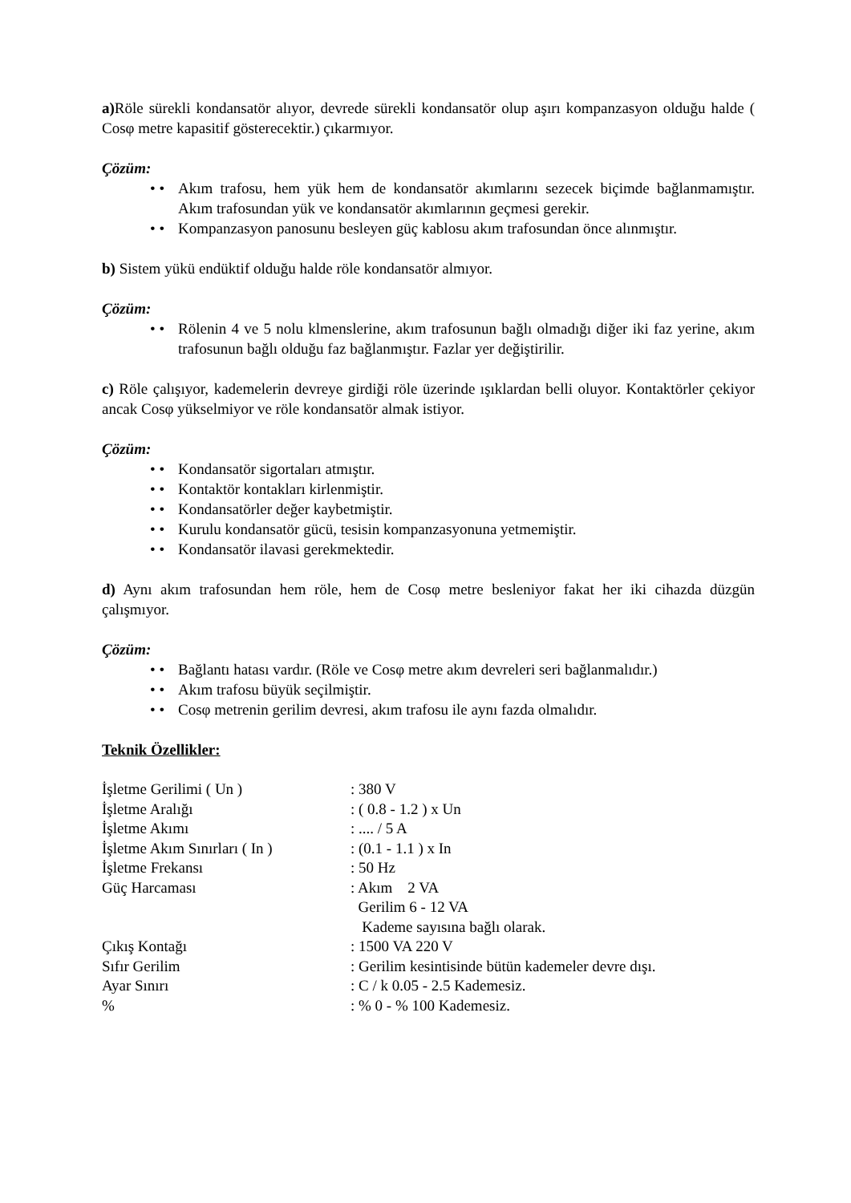a) Röle sürekli kondansatör alıyor, devrede sürekli kondansatör olup aşırı kompanzasyon olduğu halde ( Cosφ metre kapasitif gösterecektir.) çıkarmıyor.
Çözüm:
• • Akım trafosu, hem yük hem de kondansatör akımlarını sezecek biçimde bağlanmamıştır. Akım trafosundan yük ve kondansatör akımlarının geçmesi gerekir.
• • Kompanzasyon panosunu besleyen güç kablosu akım trafosundan önce alınmıştır.
b) Sistem yükü endüktif olduğu halde röle kondansatör almıyor.
Çözüm:
• • Rölenin 4 ve 5 nolu klmenslerine, akım trafosunun bağlı olmadığı diğer iki faz yerine, akım trafosunun bağlı olduğu faz bağlanmıştır. Fazlar yer değiştirilir.
c) Röle çalışıyor, kademelerin devreye girdiği röle üzerinde ışıklardan belli oluyor. Kontaktörler çekiyor ancak Cosφ yükselmiyor ve röle kondansatör almak istiyor.
Çözüm:
• • Kondansatör sigortaları atmıştır.
• • Kontaktör kontakları kirlenmiştir.
• • Kondansatörler değer kaybetmiştir.
• • Kurulu kondansatör gücü, tesisin kompanzasyonuna yetmemiştir.
• • Kondansatör ilavasi gerekmektedir.
d) Aynı akım trafosundan hem röle, hem de Cosφ metre besleniyor fakat her iki cihazda düzgün çalışmıyor.
Çözüm:
• • Bağlantı hatası vardır. (Röle ve Cosφ metre akım devreleri seri bağlanmalıdır.)
• • Akım trafosu büyük seçilmiştir.
• • Cosφ metrenin gerilim devresi, akım trafosu ile aynı fazda olmalıdır.
Teknik Özellikler:
| İşletme Gerilimi ( Un ) | : 380 V |
| İşletme Aralığı | : ( 0.8 - 1.2 ) x Un |
| İşletme Akımı | : .... / 5 A |
| İşletme Akım Sınırları ( In ) | : (0.1 - 1.1 ) x In |
| İşletme Frekansı | : 50 Hz |
| Güç Harcaması | : Akım 2 VA Gerilim 6 - 12 VA Kademe sayısına bağlı olarak. |
| Çıkış Kontağı | : 1500 VA 220 V |
| Sıfır Gerilim | : Gerilim kesintisinde bütün kademeler devre dışı. |
| Ayar Sınırı | : C / k 0.05 - 2.5 Kademesiz. |
| % | : % 0 - % 100 Kademesiz. |